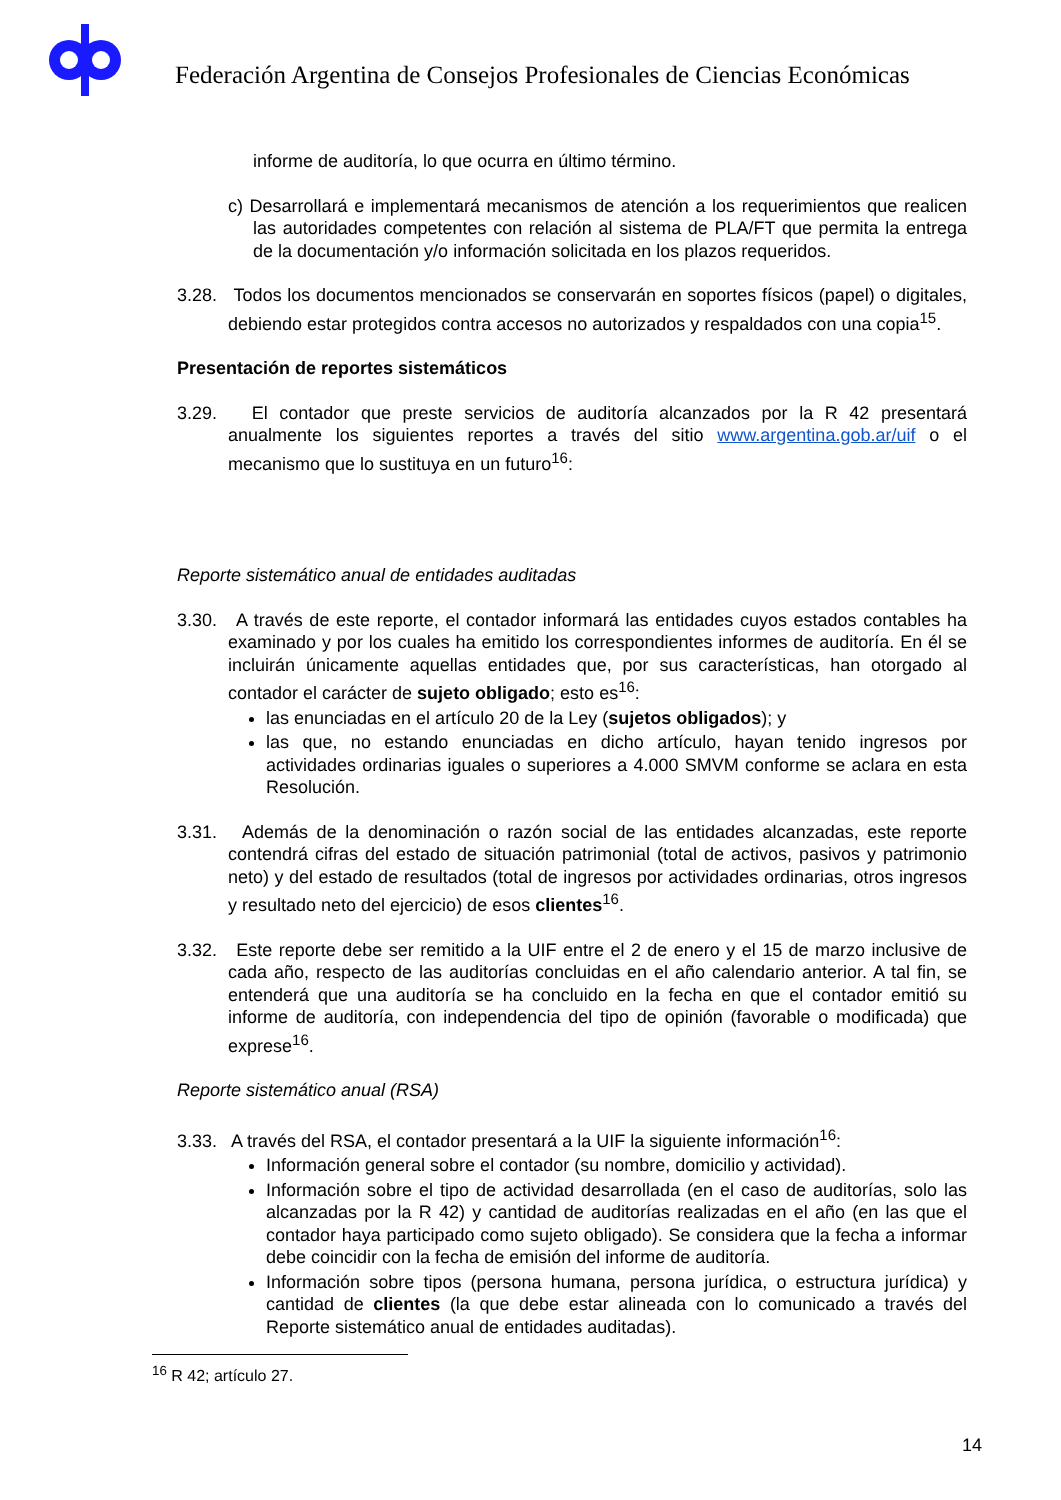Federación Argentina de Consejos Profesionales de Ciencias Económicas
informe de auditoría, lo que ocurra en último término.
c) Desarrollará e implementará mecanismos de atención a los requerimientos que realicen las autoridades competentes con relación al sistema de PLA/FT que permita la entrega de la documentación y/o información solicitada en los plazos requeridos.
3.28. Todos los documentos mencionados se conservarán en soportes físicos (papel) o digitales, debiendo estar protegidos contra accesos no autorizados y respaldados con una copia<sup>15</sup>.
Presentación de reportes sistemáticos
3.29. El contador que preste servicios de auditoría alcanzados por la R 42 presentará anualmente los siguientes reportes a través del sitio www.argentina.gob.ar/uif o el mecanismo que lo sustituya en un futuro<sup>16</sup>:
Reporte sistemático anual de entidades auditadas
3.30. A través de este reporte, el contador informará las entidades cuyos estados contables ha examinado y por los cuales ha emitido los correspondientes informes de auditoría. En él se incluirán únicamente aquellas entidades que, por sus características, han otorgado al contador el carácter de sujeto obligado; esto es<sup>16</sup>:
las enunciadas en el artículo 20 de la Ley (sujetos obligados); y
las que, no estando enunciadas en dicho artículo, hayan tenido ingresos por actividades ordinarias iguales o superiores a 4.000 SMVM conforme se aclara en esta Resolución.
3.31. Además de la denominación o razón social de las entidades alcanzadas, este reporte contendrá cifras del estado de situación patrimonial (total de activos, pasivos y patrimonio neto) y del estado de resultados (total de ingresos por actividades ordinarias, otros ingresos y resultado neto del ejercicio) de esos clientes<sup>16</sup>.
3.32. Este reporte debe ser remitido a la UIF entre el 2 de enero y el 15 de marzo inclusive de cada año, respecto de las auditorías concluidas en el año calendario anterior. A tal fin, se entenderá que una auditoría se ha concluido en la fecha en que el contador emitió su informe de auditoría, con independencia del tipo de opinión (favorable o modificada) que exprese<sup>16</sup>.
Reporte sistemático anual (RSA)
3.33. A través del RSA, el contador presentará a la UIF la siguiente información<sup>16</sup>:
Información general sobre el contador (su nombre, domicilio y actividad).
Información sobre el tipo de actividad desarrollada (en el caso de auditorías, solo las alcanzadas por la R 42) y cantidad de auditorías realizadas en el año (en las que el contador haya participado como sujeto obligado). Se considera que la fecha a informar debe coincidir con la fecha de emisión del informe de auditoría.
Información sobre tipos (persona humana, persona jurídica, o estructura jurídica) y cantidad de clientes (la que debe estar alineada con lo comunicado a través del Reporte sistemático anual de entidades auditadas).
<sup>16</sup> R 42; artículo 27.
14